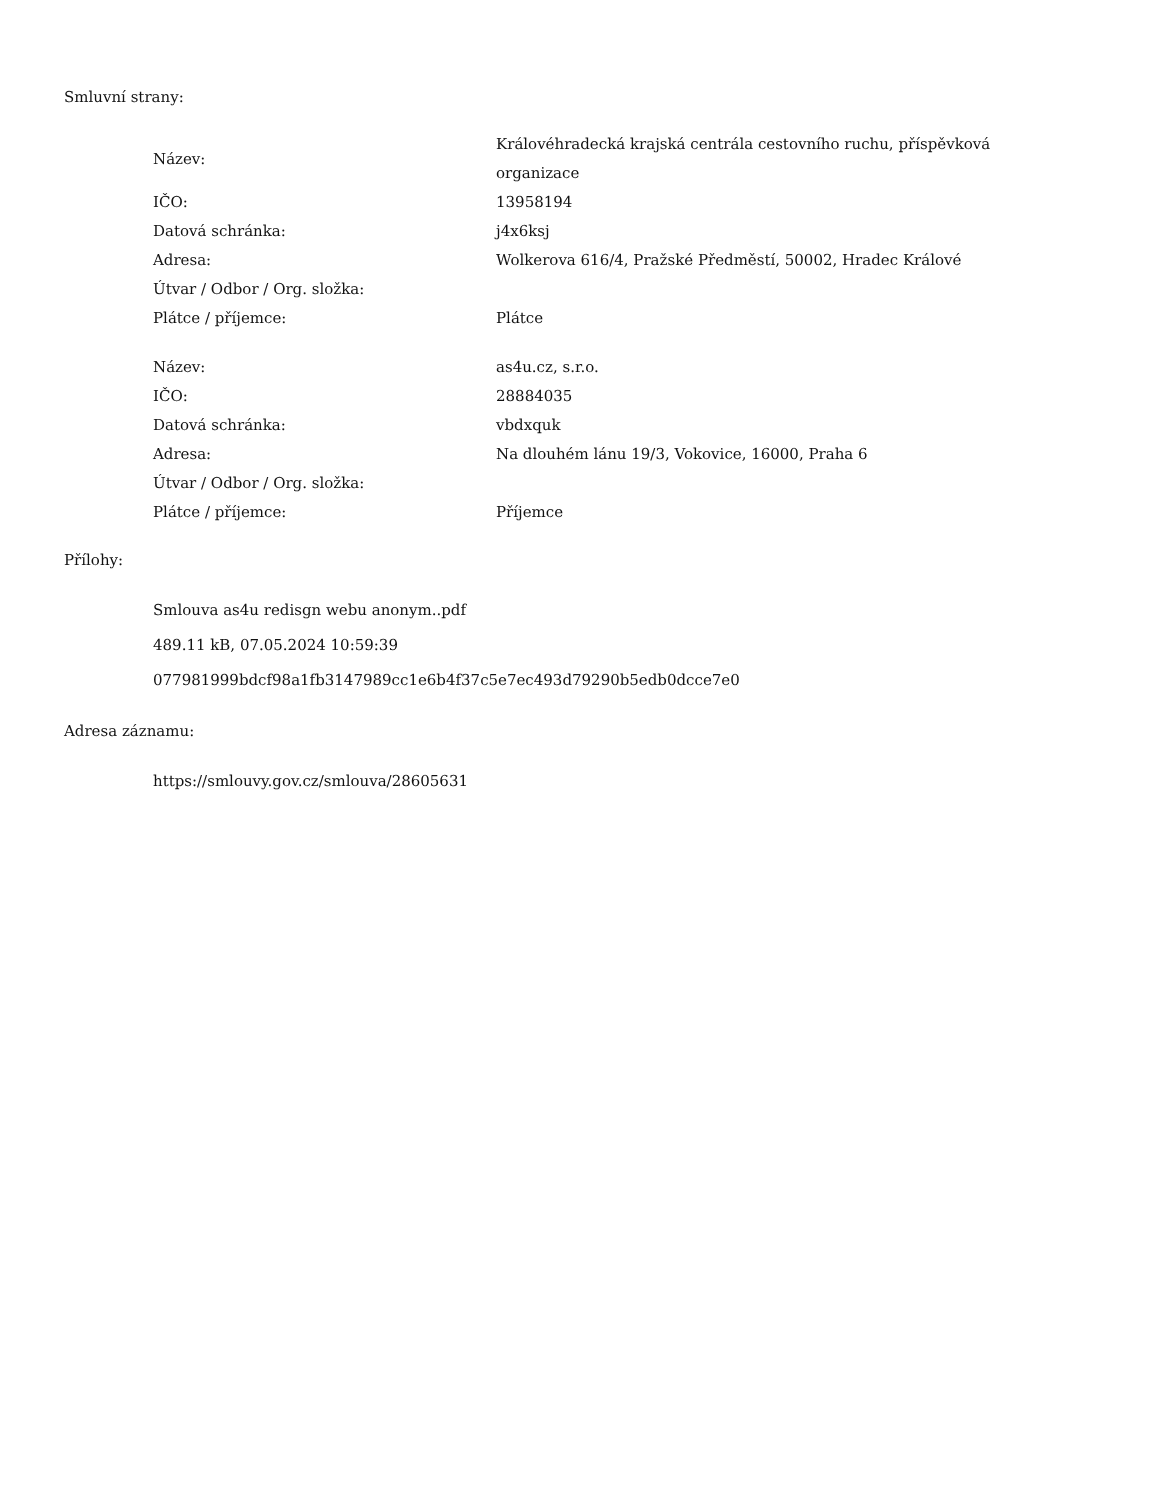Smluvní strany:
| Název: | Královéhradecká krajská centrála cestovního ruchu, příspěvková organizace |
| IČO: | 13958194 |
| Datová schránka: | j4x6ksj |
| Adresa: | Wolkerova 616/4, Pražské Předměstí, 50002, Hradec Králové |
| Útvar / Odbor / Org. složka: | |
| Plátce / příjemce: | Plátce |
| Název: | as4u.cz, s.r.o. |
| IČO: | 28884035 |
| Datová schránka: | vbdxquk |
| Adresa: | Na dlouhém lánu 19/3, Vokovice, 16000, Praha 6 |
| Útvar / Odbor / Org. složka: | |
| Plátce / příjemce: | Příjemce |
Přílohy:
Smlouva as4u redisgn webu anonym..pdf
489.11 kB, 07.05.2024 10:59:39
077981999bdcf98a1fb3147989cc1e6b4f37c5e7ec493d79290b5edb0dcce7e0
Adresa záznamu:
https://smlouvy.gov.cz/smlouva/28605631